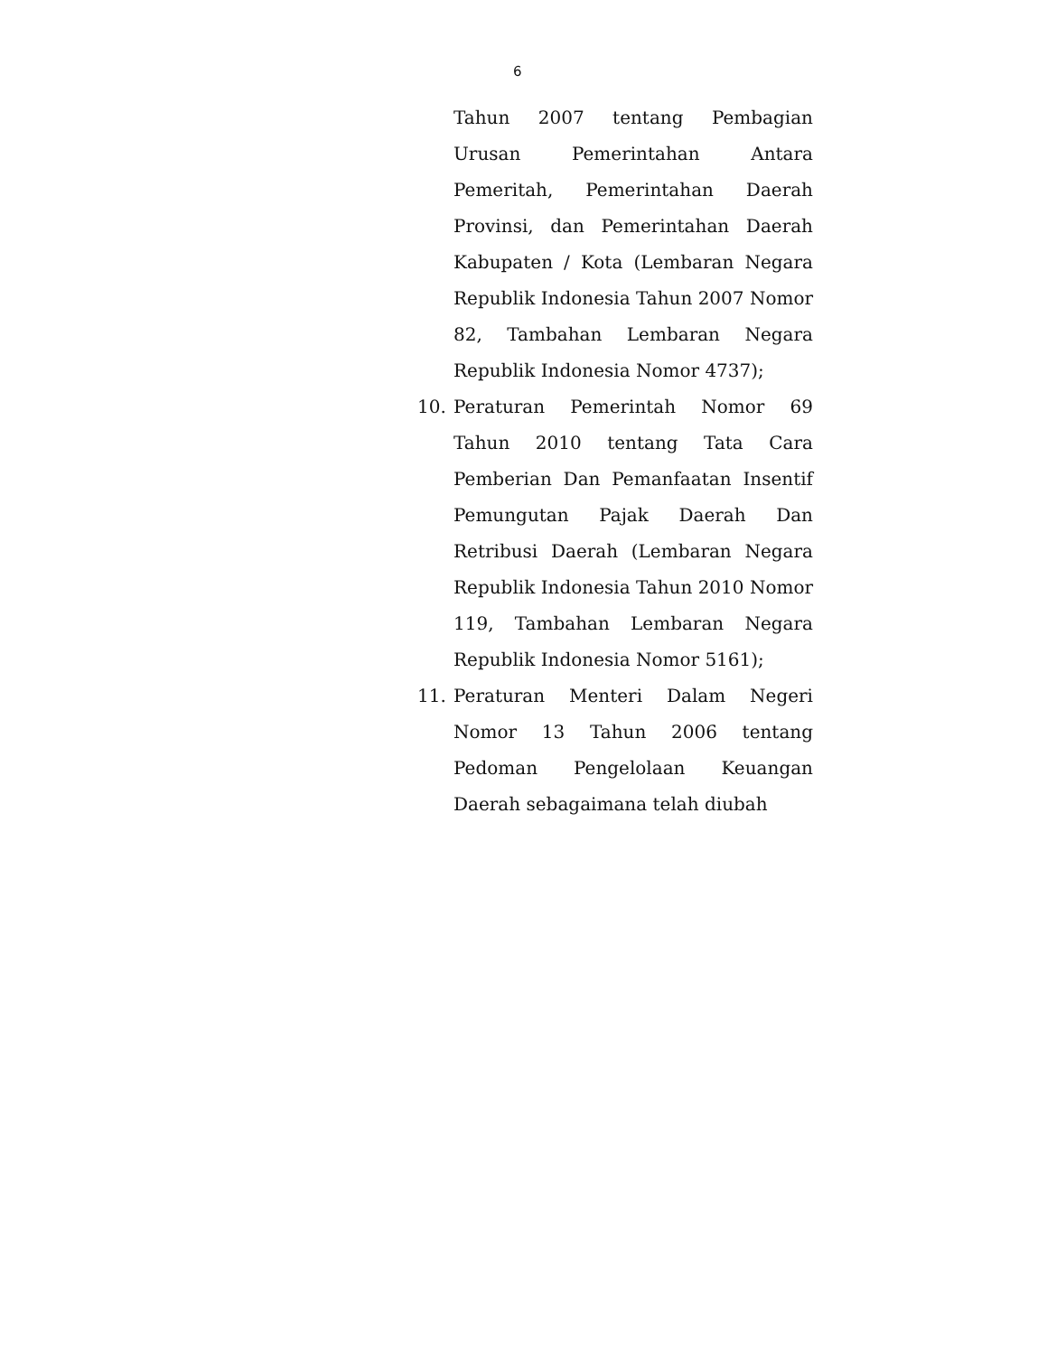6
Tahun 2007 tentang Pembagian Urusan Pemerintahan Antara Pemeritah, Pemerintahan Daerah Provinsi, dan Pemerintahan Daerah Kabupaten / Kota (Lembaran Negara Republik Indonesia Tahun 2007 Nomor 82, Tambahan Lembaran Negara Republik Indonesia Nomor 4737);
10. Peraturan Pemerintah Nomor 69 Tahun 2010 tentang Tata Cara Pemberian Dan Pemanfaatan Insentif Pemungutan Pajak Daerah Dan Retribusi Daerah (Lembaran Negara Republik Indonesia Tahun 2010 Nomor 119, Tambahan Lembaran Negara Republik Indonesia Nomor 5161);
11. Peraturan Menteri Dalam Negeri Nomor 13 Tahun 2006 tentang Pedoman Pengelolaan Keuangan Daerah sebagaimana telah diubah